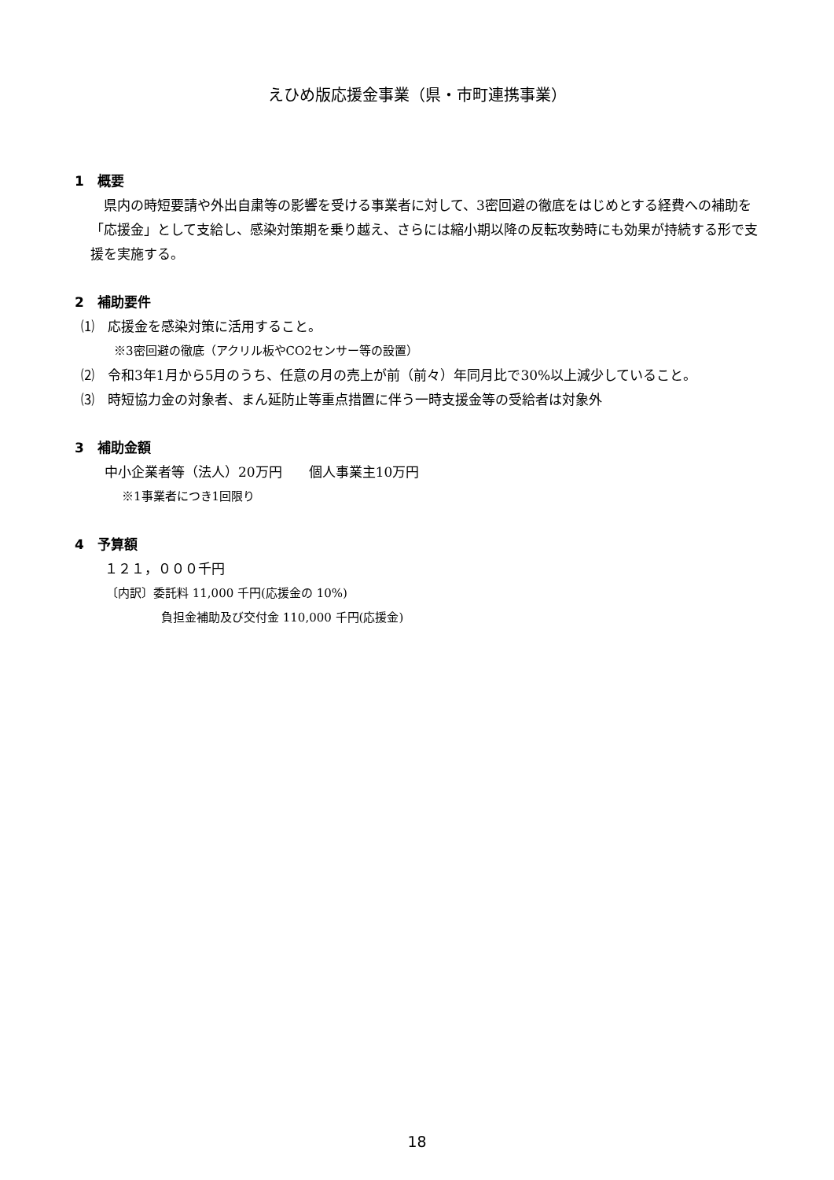えひめ版応援金事業（県・市町連携事業）
1　概要
　県内の時短要請や外出自粛等の影響を受ける事業者に対して、3密回避の徹底をはじめとする経費への補助を「応援金」として支給し、感染対策期を乗り越え、さらには縮小期以降の反転攻勢時にも効果が持続する形で支援を実施する。
2　補助要件
⑴　応援金を感染対策に活用すること。
※3密回避の徹底（アクリル板やCO2センサー等の設置）
⑵　令和3年1月から5月のうち、任意の月の売上が前（前々）年同月比で30%以上減少していること。
⑶　時短協力金の対象者、まん延防止等重点措置に伴う一時支援金等の受給者は対象外
3　補助金額
中小企業者等（法人）20万円　　個人事業主10万円
※1事業者につき1回限り
4　予算額
１２１，０００千円
〔内訳〕委託料 11,000 千円(応援金の 10%)
負担金補助及び交付金 110,000 千円(応援金)
18